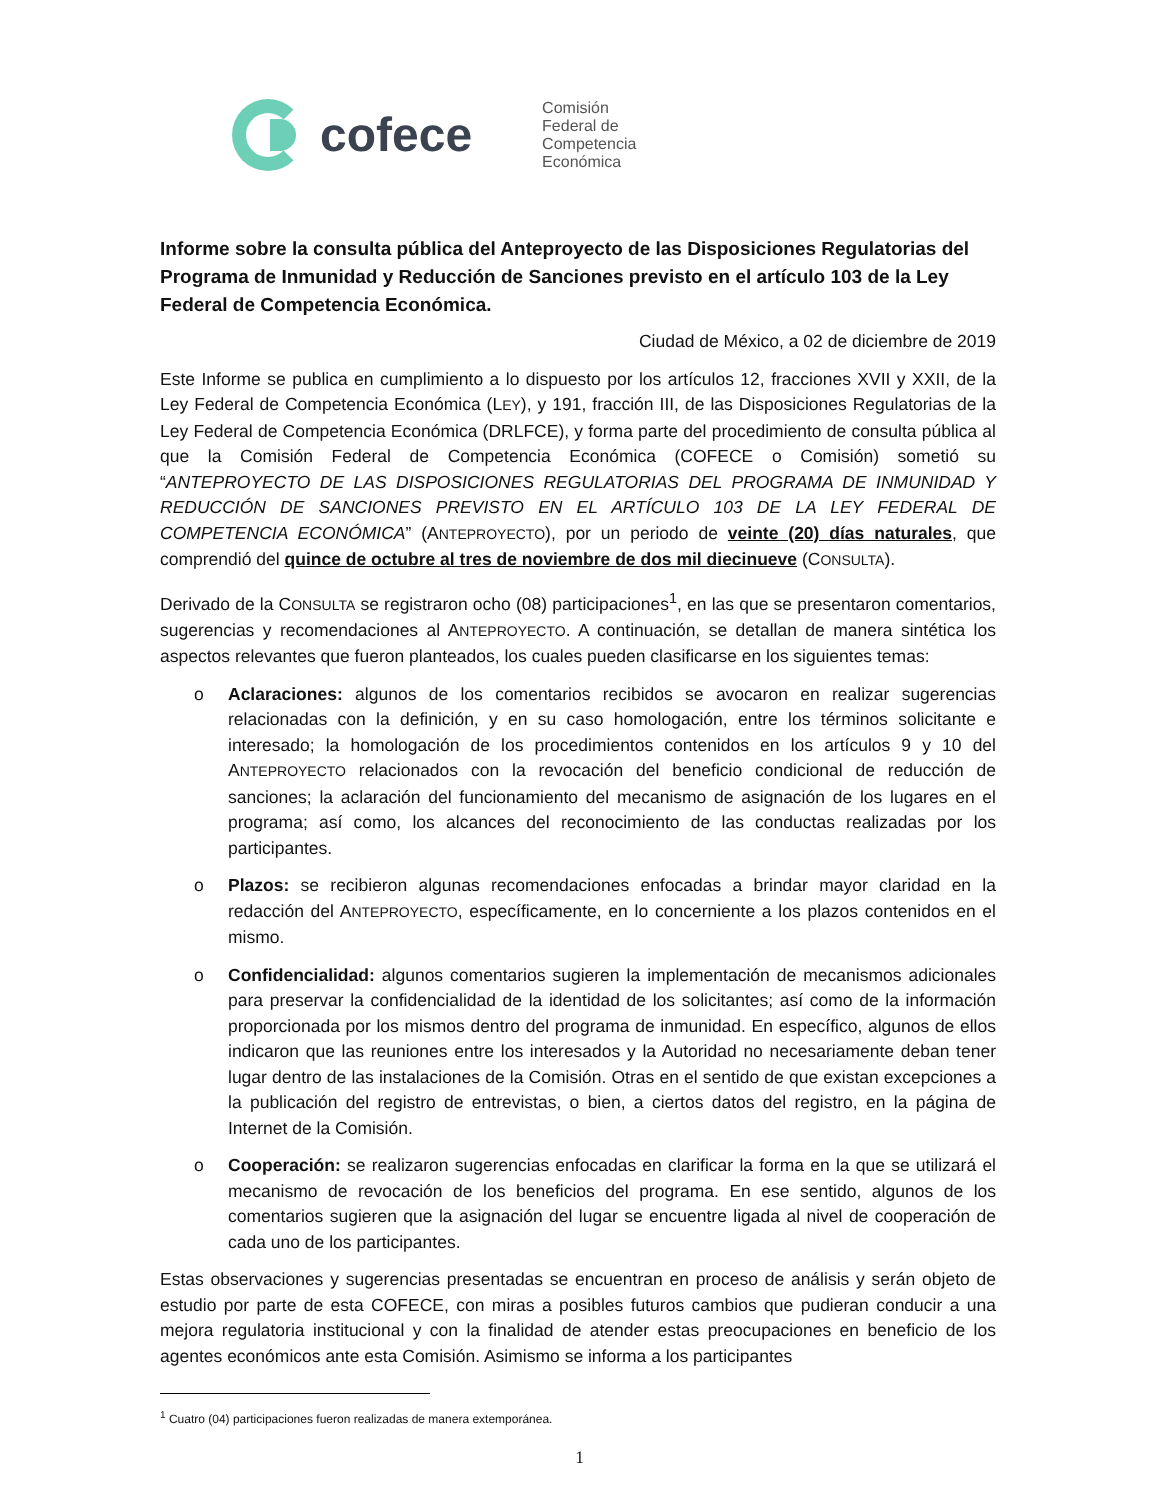cofece
Comisión
Federal de
Competencia
Económica
Informe sobre la consulta pública del Anteproyecto de las Disposiciones Regulatorias del Programa de Inmunidad y Reducción de Sanciones previsto en el artículo 103 de la Ley Federal de Competencia Económica.
Ciudad de México, a 02 de diciembre de 2019
Este Informe se publica en cumplimiento a lo dispuesto por los artículos 12, fracciones XVII y XXII, de la Ley Federal de Competencia Económica (LEY), y 191, fracción III, de las Disposiciones Regulatorias de la Ley Federal de Competencia Económica (DRLFCE), y forma parte del procedimiento de consulta pública al que la Comisión Federal de Competencia Económica (COFECE o Comisión) sometió su “ANTEPROYECTO DE LAS DISPOSICIONES REGULATORIAS DEL PROGRAMA DE INMUNIDAD Y REDUCCIÓN DE SANCIONES PREVISTO EN EL ARTÍCULO 103 DE LA LEY FEDERAL DE COMPETENCIA ECONÓMICA” (ANTEPROYECTO), por un periodo de veinte (20) días naturales, que comprendió del quince de octubre al tres de noviembre de dos mil diecinueve (CONSULTA).
Derivado de la CONSULTA se registraron ocho (08) participaciones<sup>1</sup>, en las que se presentaron comentarios, sugerencias y recomendaciones al ANTEPROYECTO. A continuación, se detallan de manera sintética los aspectos relevantes que fueron planteados, los cuales pueden clasificarse en los siguientes temas:
o Aclaraciones: algunos de los comentarios recibidos se avocaron en realizar sugerencias relacionadas con la definición, y en su caso homologación, entre los términos solicitante e interesado; la homologación de los procedimientos contenidos en los artículos 9 y 10 del ANTEPROYECTO relacionados con la revocación del beneficio condicional de reducción de sanciones; la aclaración del funcionamiento del mecanismo de asignación de los lugares en el programa; así como, los alcances del reconocimiento de las conductas realizadas por los participantes.
o Plazos: se recibieron algunas recomendaciones enfocadas a brindar mayor claridad en la redacción del ANTEPROYECTO, específicamente, en lo concerniente a los plazos contenidos en el mismo.
o Confidencialidad: algunos comentarios sugieren la implementación de mecanismos adicionales para preservar la confidencialidad de la identidad de los solicitantes; así como de la información proporcionada por los mismos dentro del programa de inmunidad. En específico, algunos de ellos indicaron que las reuniones entre los interesados y la Autoridad no necesariamente deban tener lugar dentro de las instalaciones de la Comisión. Otras en el sentido de que existan excepciones a la publicación del registro de entrevistas, o bien, a ciertos datos del registro, en la página de Internet de la Comisión.
o Cooperación: se realizaron sugerencias enfocadas en clarificar la forma en la que se utilizará el mecanismo de revocación de los beneficios del programa. En ese sentido, algunos de los comentarios sugieren que la asignación del lugar se encuentre ligada al nivel de cooperación de cada uno de los participantes.
Estas observaciones y sugerencias presentadas se encuentran en proceso de análisis y serán objeto de estudio por parte de esta COFECE, con miras a posibles futuros cambios que pudieran conducir a una mejora regulatoria institucional y con la finalidad de atender estas preocupaciones en beneficio de los agentes económicos ante esta Comisión. Asimismo se informa a los participantes
<sup>1</sup> Cuatro (04) participaciones fueron realizadas de manera extemporánea.
1